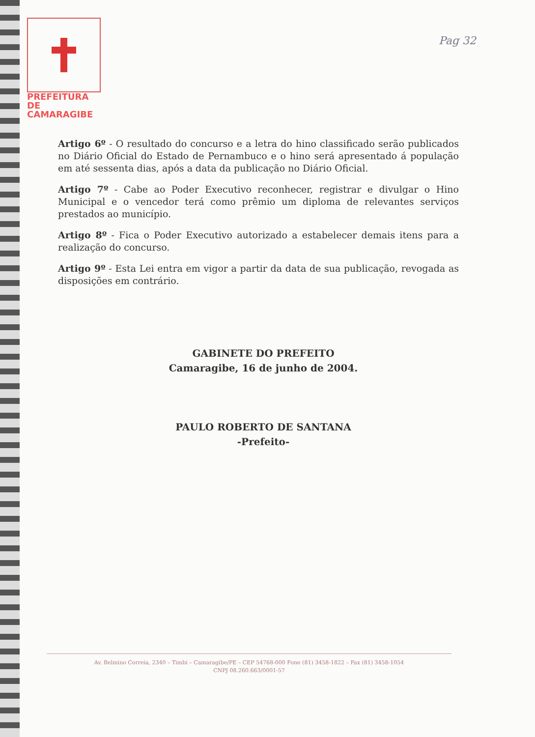PREFEITURA DE
CAMARAGIBE
Pag 32
Artigo 6º - O resultado do concurso e a letra do hino classificado serão publicados no Diário Oficial do Estado de Pernambuco e o hino será apresentado á população em até sessenta dias, após a data da publicação no Diário Oficial.
Artigo 7º - Cabe ao Poder Executivo reconhecer, registrar e divulgar o Hino Municipal e o vencedor terá como prêmio um diploma de relevantes serviços prestados ao município.
Artigo 8º - Fica o Poder Executivo autorizado a estabelecer demais itens para a realização do concurso.
Artigo 9º - Esta Lei entra em vigor a partir da data de sua publicação, revogada as disposições em contrário.
GABINETE DO PREFEITO
Camaragibe, 16 de junho de 2004.
PAULO ROBERTO DE SANTANA
-Prefeito-
Av. Belmino Correia, 2340 – Timbi – Camaragibe/PE – CEP 54768-000 Fone (81) 3458-1822 – Fax (81) 3458-1054
CNPJ 08.260.663/0001-57